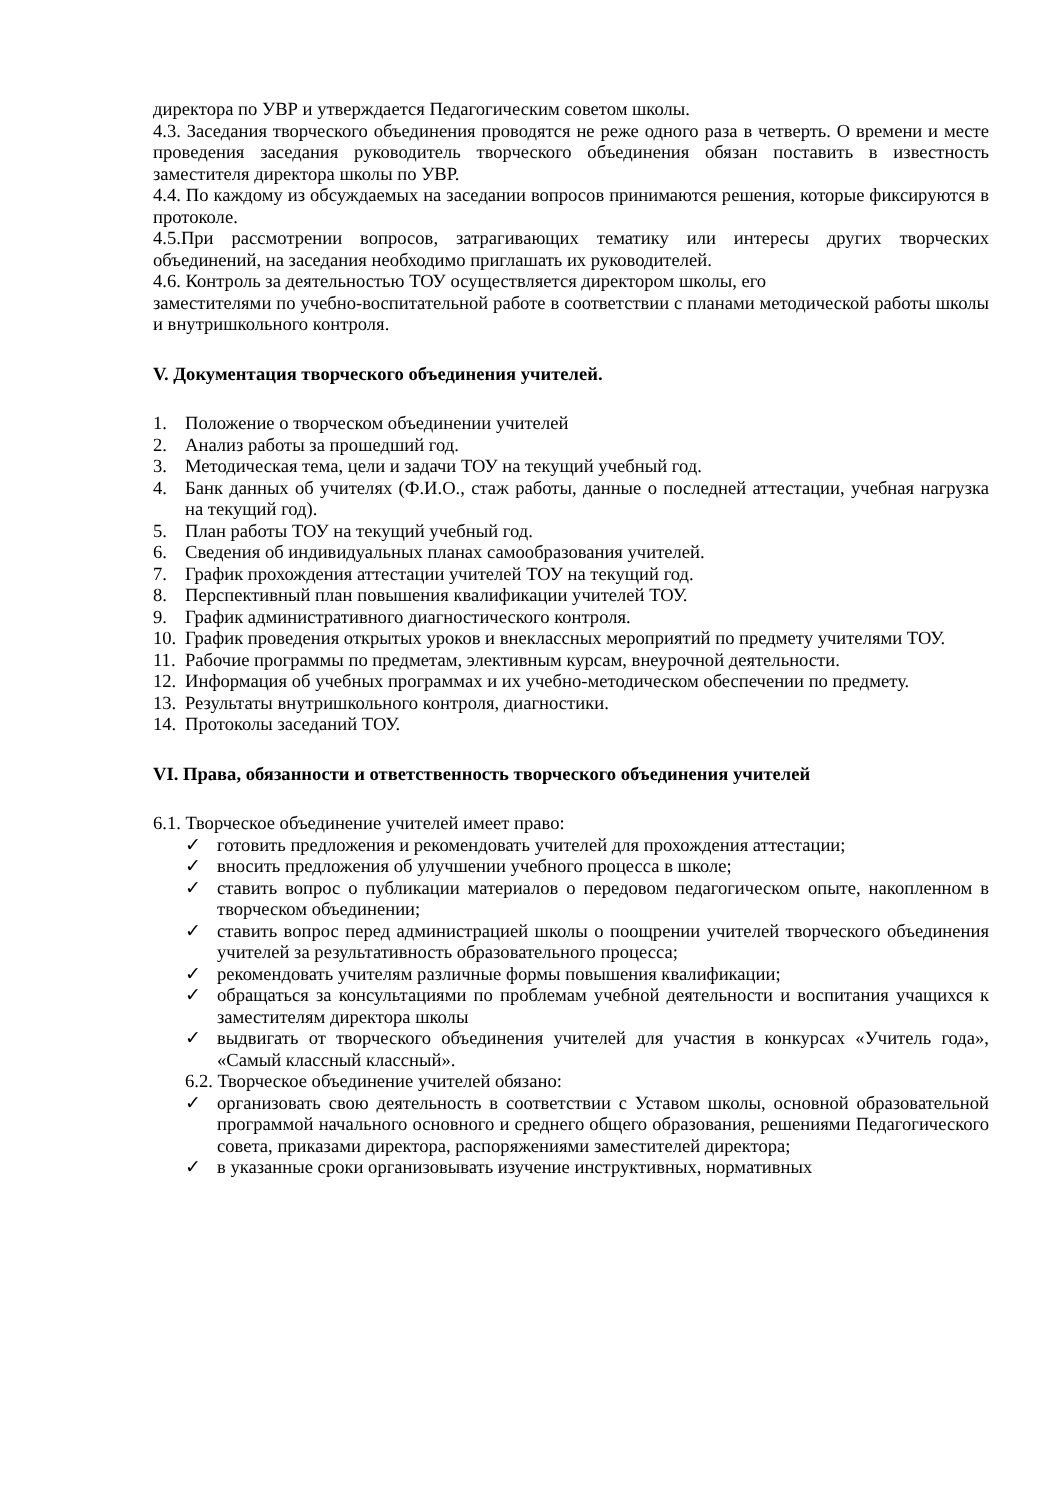директора по УВР и утверждается Педагогическим советом школы.
4.3. Заседания творческого объединения проводятся не реже одного раза в четверть. О времени и месте проведения заседания руководитель творческого объединения обязан поставить в известность заместителя директора школы по УВР.
4.4. По каждому из обсуждаемых на заседании вопросов принимаются решения, которые фиксируются в протоколе.
4.5.При рассмотрении вопросов, затрагивающих тематику или интересы других творческих объединений, на заседания необходимо приглашать их руководителей.
4.6. Контроль за деятельностью ТОУ осуществляется директором школы, его
заместителями по учебно-воспитательной работе в соответствии с планами методической работы школы и внутришкольного контроля.
V. Документация творческого объединения учителей.
1. Положение о творческом объединении учителей
2. Анализ работы за прошедший год.
3. Методическая тема, цели и задачи ТОУ на текущий учебный год.
4. Банк данных об учителях (Ф.И.О., стаж работы, данные о последней аттестации, учебная нагрузка на текущий год).
5. План работы ТОУ на текущий учебный год.
6. Сведения об индивидуальных планах самообразования учителей.
7. График прохождения аттестации учителей ТОУ на текущий год.
8. Перспективный план повышения квалификации учителей ТОУ.
9. График административного диагностического контроля.
10. График проведения открытых уроков и внеклассных мероприятий по предмету учителями ТОУ.
11. Рабочие программы по предметам, элективным курсам, внеурочной деятельности.
12. Информация об учебных программах и их учебно-методическом обеспечении по предмету.
13. Результаты внутришкольного контроля, диагностики.
14. Протоколы заседаний ТОУ.
VI. Права, обязанности и ответственность творческого объединения учителей
6.1. Творческое объединение учителей имеет право:
✓ готовить предложения и рекомендовать учителей для прохождения аттестации;
✓ вносить предложения об улучшении учебного процесса в школе;
✓ ставить вопрос о публикации материалов о передовом педагогическом опыте, накопленном в творческом объединении;
✓ ставить вопрос перед администрацией школы о поощрении учителей творческого объединения учителей за результативность образовательного процесса;
✓ рекомендовать учителям различные формы повышения квалификации;
✓ обращаться за консультациями по проблемам учебной деятельности и воспитания учащихся к заместителям директора школы
✓ выдвигать от творческого объединения учителей для участия в конкурсах «Учитель года», «Самый классный классный».
6.2. Творческое объединение учителей обязано:
✓ организовать свою деятельность в соответствии с Уставом школы, основной образовательной программой начального основного и среднего общего образования, решениями Педагогического совета, приказами директора, распоряжениями заместителей директора;
✓ в указанные сроки организовывать изучение инструктивных, нормативных